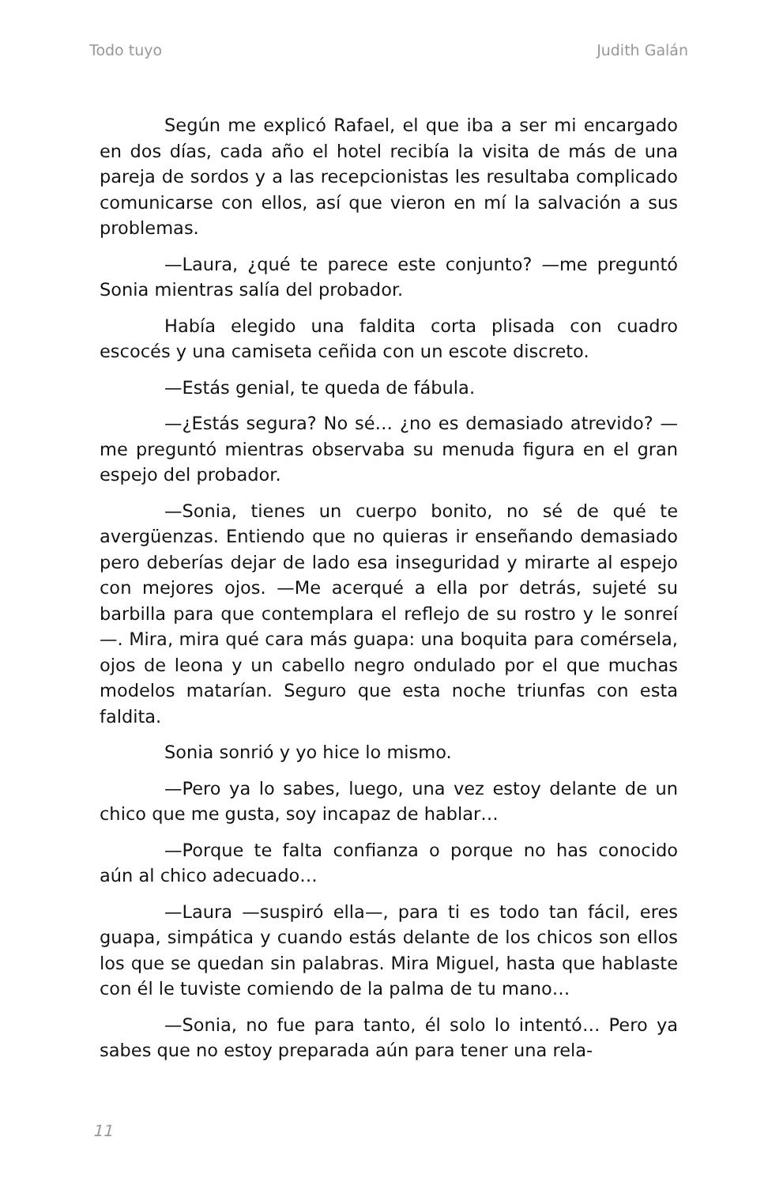Todo tuyo Judith Galán
Según me explicó Rafael, el que iba a ser mi encargado en dos días, cada año el hotel recibía la visita de más de una pareja de sordos y a las recepcionistas les resultaba complicado comunicarse con ellos, así que vieron en mí la salvación a sus problemas.
—Laura, ¿qué te parece este conjunto? —me preguntó Sonia mientras salía del probador.
Había elegido una faldita corta plisada con cuadro escocés y una camiseta ceñida con un escote discreto.
—Estás genial, te queda de fábula.
—¿Estás segura? No sé… ¿no es demasiado atrevido? —me preguntó mientras observaba su menuda figura en el gran espejo del probador.
—Sonia, tienes un cuerpo bonito, no sé de qué te avergüenzas. Entiendo que no quieras ir enseñando demasiado pero deberías dejar de lado esa inseguridad y mirarte al espejo con mejores ojos. —Me acerqué a ella por detrás, sujeté su barbilla para que contemplara el reflejo de su rostro y le sonreí—. Mira, mira qué cara más guapa: una boquita para comérsela, ojos de leona y un cabello negro ondulado por el que muchas modelos matarían. Seguro que esta noche triunfas con esta faldita.
Sonia sonrió y yo hice lo mismo.
—Pero ya lo sabes, luego, una vez estoy delante de un chico que me gusta, soy incapaz de hablar…
—Porque te falta confianza o porque no has conocido aún al chico adecuado…
—Laura —suspiró ella—, para ti es todo tan fácil, eres guapa, simpática y cuando estás delante de los chicos son ellos los que se quedan sin palabras. Mira Miguel, hasta que hablaste con él le tuviste comiendo de la palma de tu mano…
—Sonia, no fue para tanto, él solo lo intentó… Pero ya sabes que no estoy preparada aún para tener una rela-
11